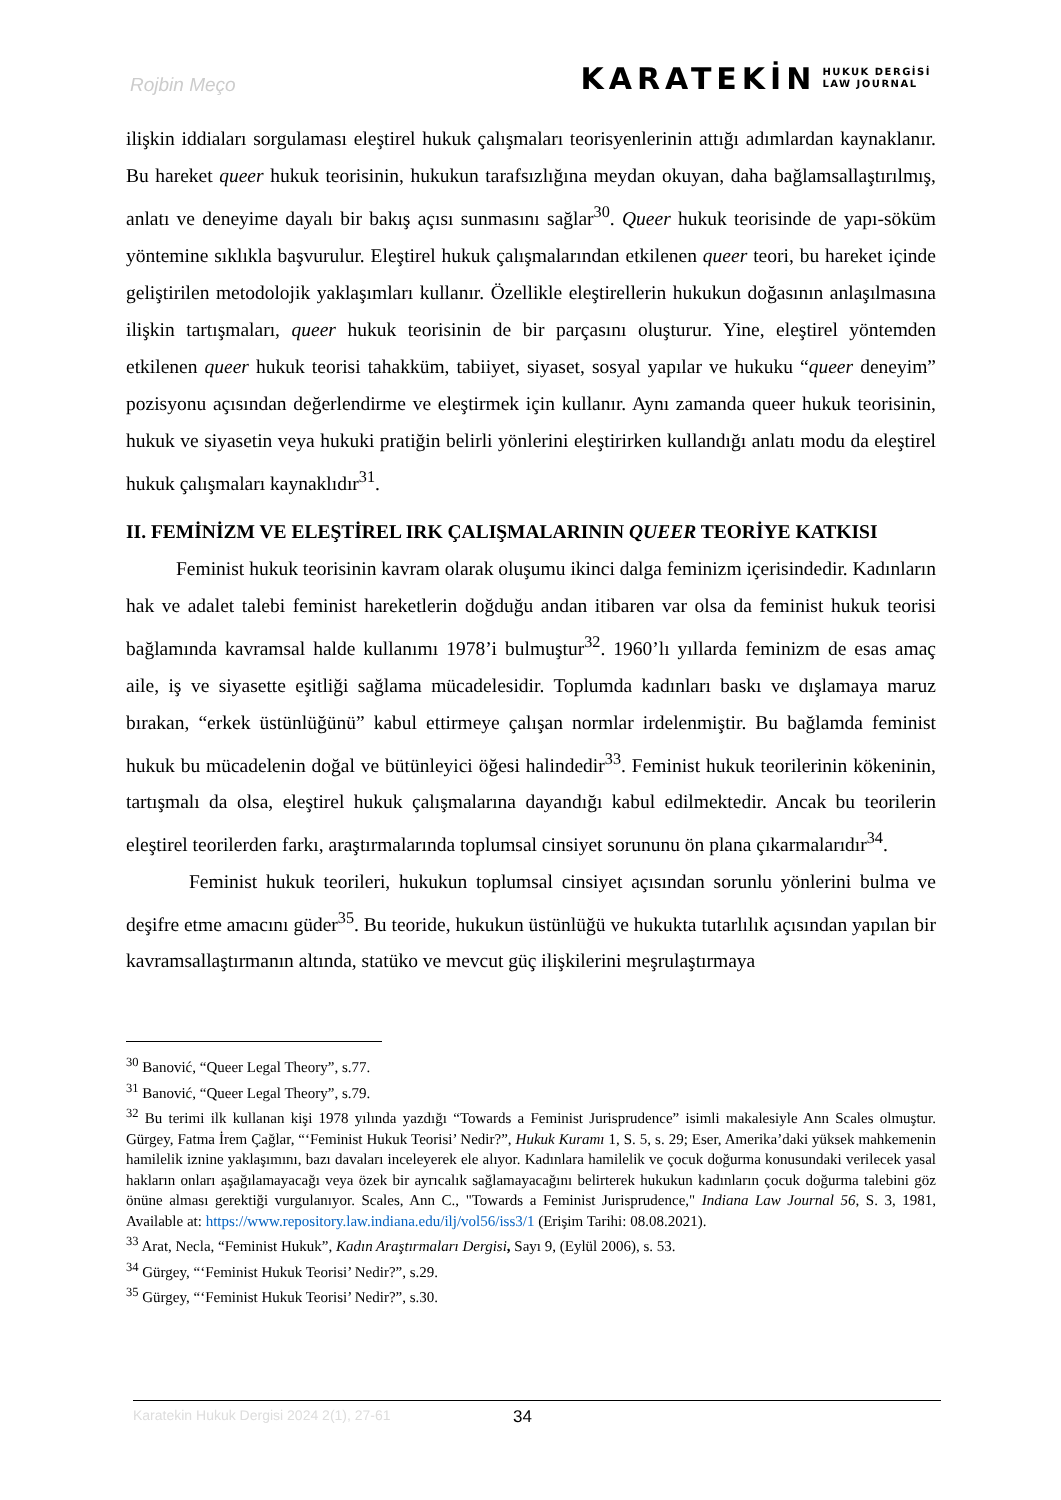Rojbin Meço
KARATEKİN HUKUK DERGİSİ
LAW JOURNAL
ilişkin iddiaları sorgulaması eleştirel hukuk çalışmaları teorisyenlerinin attığı adımlardan kaynaklanır. Bu hareket queer hukuk teorisinin, hukukun tarafsızlığına meydan okuyan, daha bağlamsallaştırılmış, anlatı ve deneyime dayalı bir bakış açısı sunmasını sağlar<sup>30</sup>. Queer hukuk teorisinde de yapı-söküm yöntemine sıklıkla başvurulur. Eleştirel hukuk çalışmalarından etkilenen queer teori, bu hareket içinde geliştirilen metodolojik yaklaşımları kullanır. Özellikle eleştirellerin hukukun doğasının anlaşılmasına ilişkin tartışmaları, queer hukuk teorisinin de bir parçasını oluşturur. Yine, eleştirel yöntemden etkilenen queer hukuk teorisi tahakküm, tabiiyet, siyaset, sosyal yapılar ve hukuku “queer deneyim” pozisyonu açısından değerlendirme ve eleştirmek için kullanır. Aynı zamanda queer hukuk teorisinin, hukuk ve siyasetin veya hukuki pratiğin belirli yönlerini eleştirirken kullandığı anlatı modu da eleştirel hukuk çalışmaları kaynaklıdır<sup>31</sup>.
II. FEMİNİZM VE ELEŞTİREL IRK ÇALIŞMALARININ QUEER TEORİYE KATKISI
Feminist hukuk teorisinin kavram olarak oluşumu ikinci dalga feminizm içerisindedir. Kadınların hak ve adalet talebi feminist hareketlerin doğduğu andan itibaren var olsa da feminist hukuk teorisi bağlamında kavramsal halde kullanımı 1978’i bulmuştur<sup>32</sup>. 1960’lı yıllarda feminizm de esas amaç aile, iş ve siyasette eşitliği sağlama mücadelesidir. Toplumda kadınları baskı ve dışlamaya maruz bırakan, “erkek üstünlüğünü” kabul ettirmeye çalışan normlar irdelenmiştir. Bu bağlamda feminist hukuk bu mücadelenin doğal ve bütünleyici öğesi halindedir<sup>33</sup>. Feminist hukuk teorilerinin kökeninin, tartışmalı da olsa, eleştirel hukuk çalışmalarına dayandığı kabul edilmektedir. Ancak bu teorilerin eleştirel teorilerden farkı, araştırmalarında toplumsal cinsiyet sorununu ön plana çıkarmalarıdır<sup>34</sup>.
Feminist hukuk teorileri, hukukun toplumsal cinsiyet açısından sorunlu yönlerini bulma ve deşifre etme amacını güder<sup>35</sup>. Bu teoride, hukukun üstünlüğü ve hukukta tutarlılık açısından yapılan bir kavramsallaştırmanın altında, statüko ve mevcut güç ilişkilerini meşrulaştırmaya
<sup>30</sup> Banović, “Queer Legal Theory”, s.77.
<sup>31</sup> Banović, “Queer Legal Theory”, s.79.
<sup>32</sup> Bu terimi ilk kullanan kişi 1978 yılında yazdığı “Towards a Feminist Jurisprudence” isimli makalesiyle Ann Scales olmuştur. Gürgey, Fatma İrem Çağlar, “‘Feminist Hukuk Teorisi’ Nedir?”, Hukuk Kuramı 1, S. 5, s. 29; Eser, Amerika’daki yüksek mahkemenin hamilelik iznine yaklaşımını, bazı davaları inceleyerek ele alıyor. Kadınlara hamilelik ve çocuk doğurma konusundaki verilecek yasal hakların onları aşağılamayacağı veya özek bir ayrıcalık sağlamayacağını belirterek hukukun kadınların çocuk doğurma talebini göz önüne alması gerektiği vurgulanıyor. Scales, Ann C., "Towards a Feminist Jurisprudence," Indiana Law Journal 56, S. 3, 1981, Available at: https://www.repository.law.indiana.edu/ilj/vol56/iss3/1 (Erişim Tarihi: 08.08.2021).
<sup>33</sup> Arat, Necla, “Feminist Hukuk”, Kadın Araştırmaları Dergisi, Sayı 9, (Eylül 2006), s. 53.
<sup>34</sup> Gürgey, “‘Feminist Hukuk Teorisi’ Nedir?”, s.29.
<sup>35</sup> Gürgey, “‘Feminist Hukuk Teorisi’ Nedir?”, s.30.
Karatekin Hukuk Dergisi 2024 2(1), 27-61 34